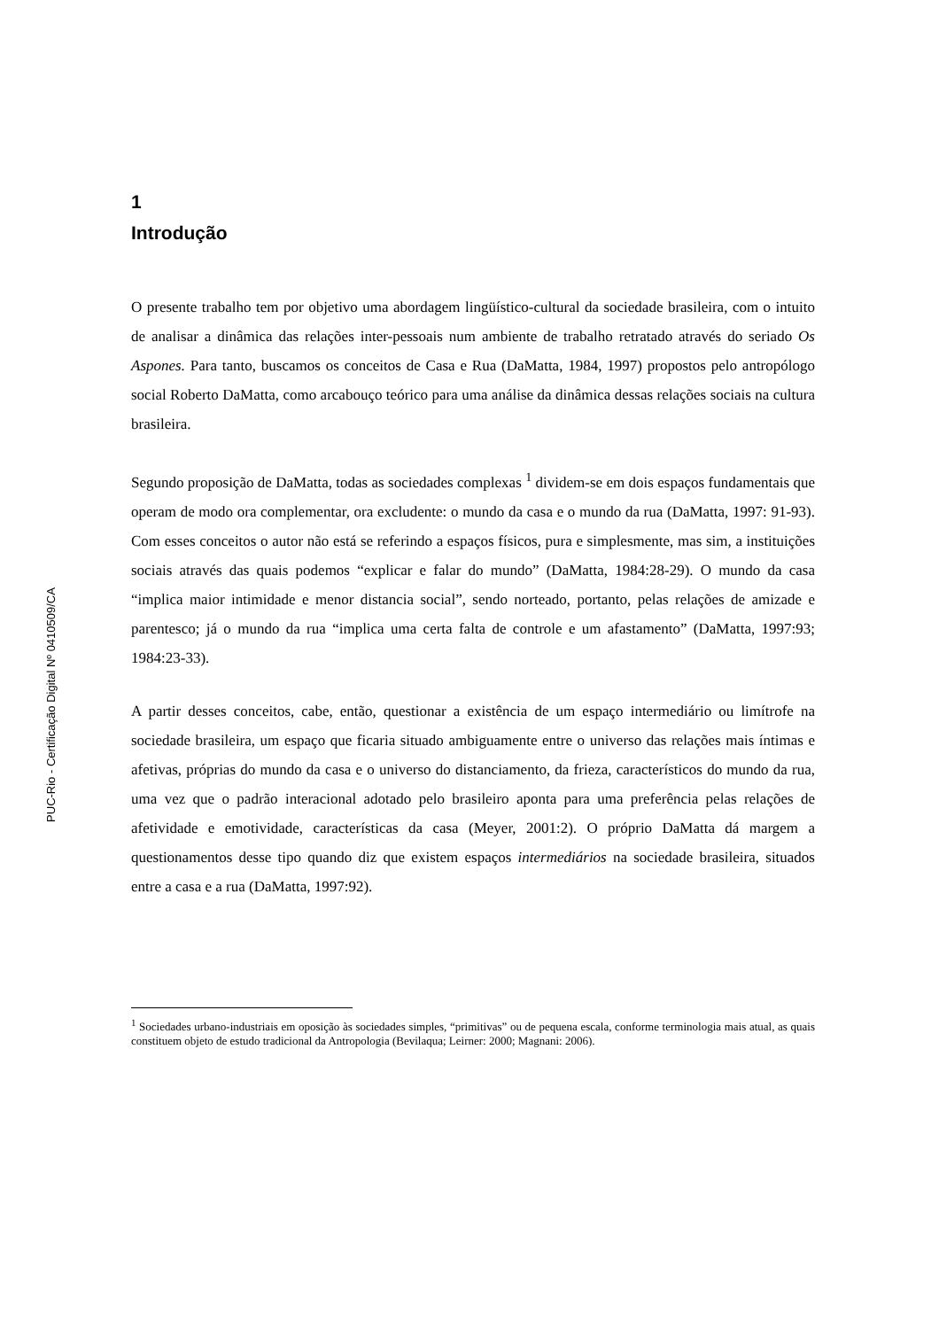PUC-Rio - Certificação Digital Nº 0410509/CA
1
Introdução
O presente trabalho tem por objetivo uma abordagem lingüístico-cultural da sociedade brasileira, com o intuito de analisar a dinâmica das relações inter-pessoais num ambiente de trabalho retratado através do seriado Os Aspones. Para tanto, buscamos os conceitos de Casa e Rua (DaMatta, 1984, 1997) propostos pelo antropólogo social Roberto DaMatta, como arcabouço teórico para uma análise da dinâmica dessas relações sociais na cultura brasileira.
Segundo proposição de DaMatta, todas as sociedades complexas <sup>1</sup> dividem-se em dois espaços fundamentais que operam de modo ora complementar, ora excludente: o mundo da casa e o mundo da rua (DaMatta, 1997: 91-93). Com esses conceitos o autor não está se referindo a espaços físicos, pura e simplesmente, mas sim, a instituições sociais através das quais podemos “explicar e falar do mundo” (DaMatta, 1984:28-29). O mundo da casa “implica maior intimidade e menor distancia social”, sendo norteado, portanto, pelas relações de amizade e parentesco; já o mundo da rua “implica uma certa falta de controle e um afastamento” (DaMatta, 1997:93; 1984:23-33).
A partir desses conceitos, cabe, então, questionar a existência de um espaço intermediário ou limítrofe na sociedade brasileira, um espaço que ficaria situado ambiguamente entre o universo das relações mais íntimas e afetivas, próprias do mundo da casa e o universo do distanciamento, da frieza, característicos do mundo da rua, uma vez que o padrão interacional adotado pelo brasileiro aponta para uma preferência pelas relações de afetividade e emotividade, características da casa (Meyer, 2001:2). O próprio DaMatta dá margem a questionamentos desse tipo quando diz que existem espaços intermediários na sociedade brasileira, situados entre a casa e a rua (DaMatta, 1997:92).
<sup>1</sup> Sociedades urbano-industriais em oposição às sociedades simples, “primitivas” ou de pequena escala, conforme terminologia mais atual, as quais constituem objeto de estudo tradicional da Antropologia (Bevilaqua; Leirner: 2000; Magnani: 2006).